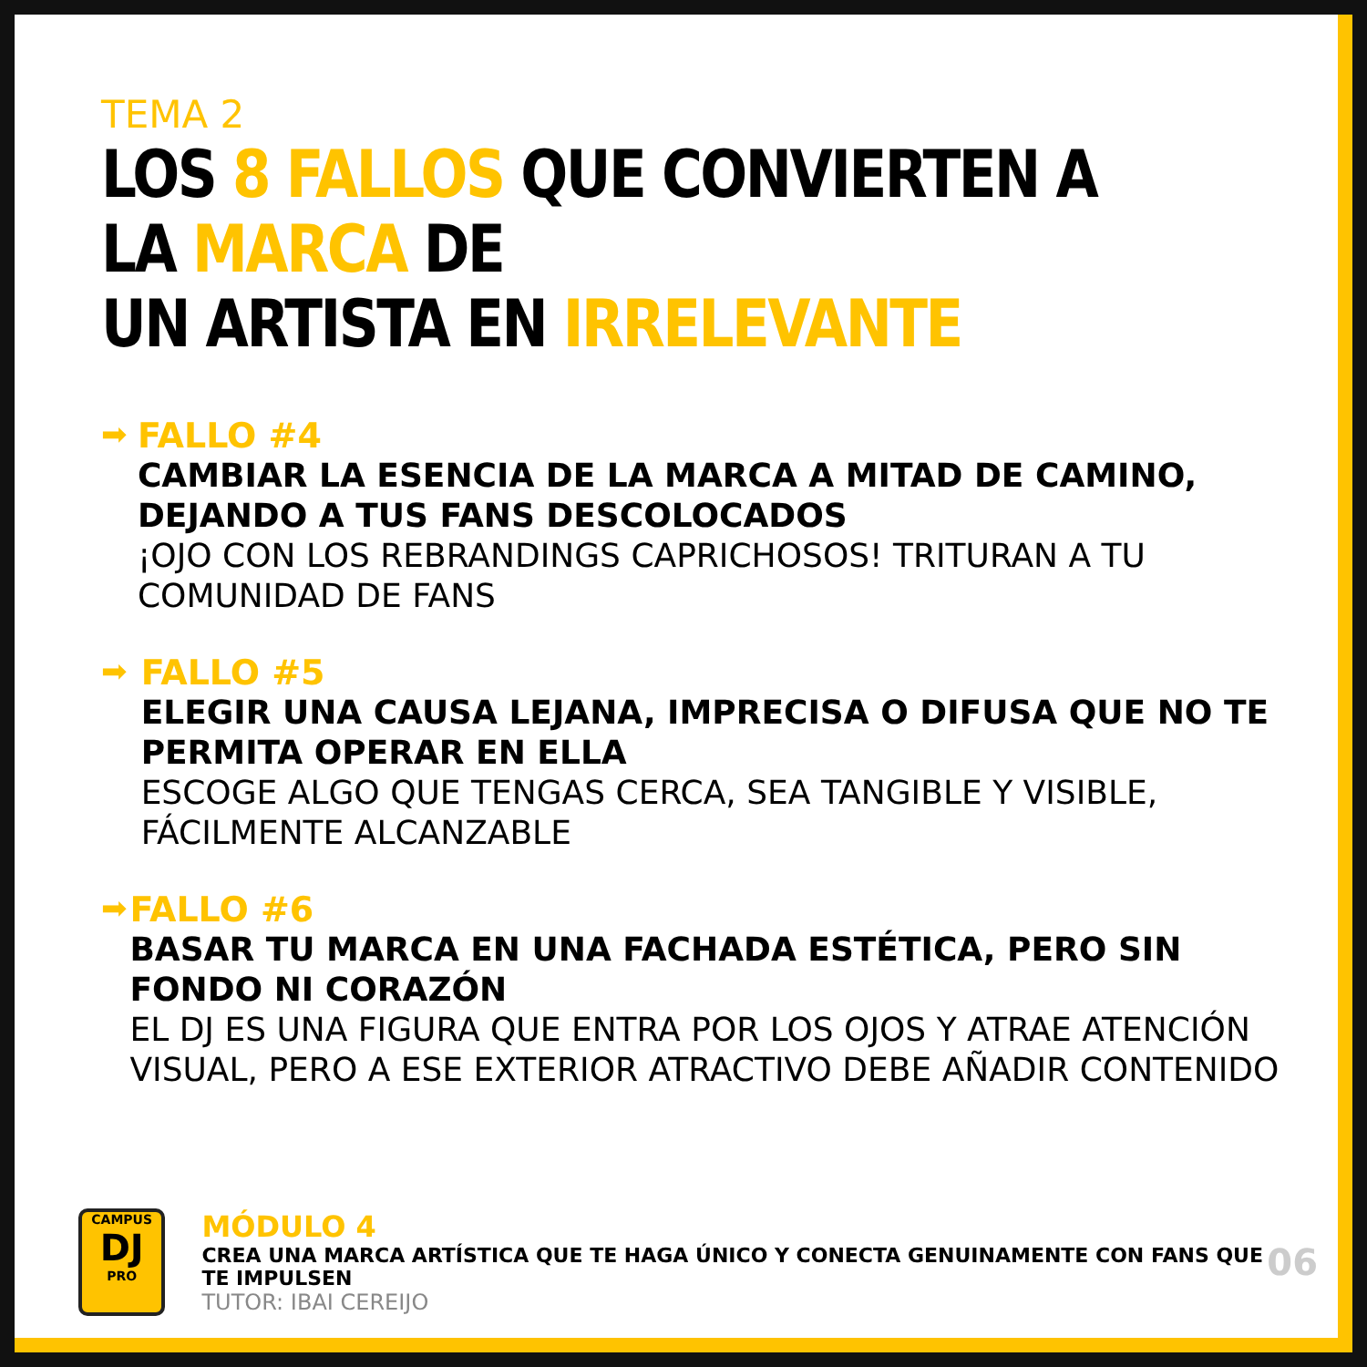TEMA 2
LOS 8 FALLOS QUE CONVIERTEN A LA MARCA DE
UN ARTISTA EN IRRELEVANTE
➡
FALLO #4
CAMBIAR LA ESENCIA DE LA MARCA A MITAD DE CAMINO, DEJANDO A TUS FANS DESCOLOCADOS
¡OJO CON LOS REBRANDINGS CAPRICHOSOS! TRITURAN A TU COMUNIDAD DE FANS
➡
FALLO #5
ELEGIR UNA CAUSA LEJANA, IMPRECISA O DIFUSA QUE NO TE PERMITA OPERAR EN ELLA
ESCOGE ALGO QUE TENGAS CERCA, SEA TANGIBLE Y VISIBLE, FÁCILMENTE ALCANZABLE
➡
FALLO #6
BASAR TU MARCA EN UNA FACHADA ESTÉTICA, PERO SIN FONDO NI CORAZÓN
EL DJ ES UNA FIGURA QUE ENTRA POR LOS OJOS Y ATRAE ATENCIÓN VISUAL, PERO A ESE EXTERIOR ATRACTIVO DEBE AÑADIR CONTENIDO
CAMPUS
DJ
PRO
MÓDULO 4
CREA UNA MARCA ARTÍSTICA QUE TE HAGA ÚNICO Y CONECTA GENUINAMENTE CON FANS QUE TE IMPULSEN
TUTOR: IBAI CEREIJO
06